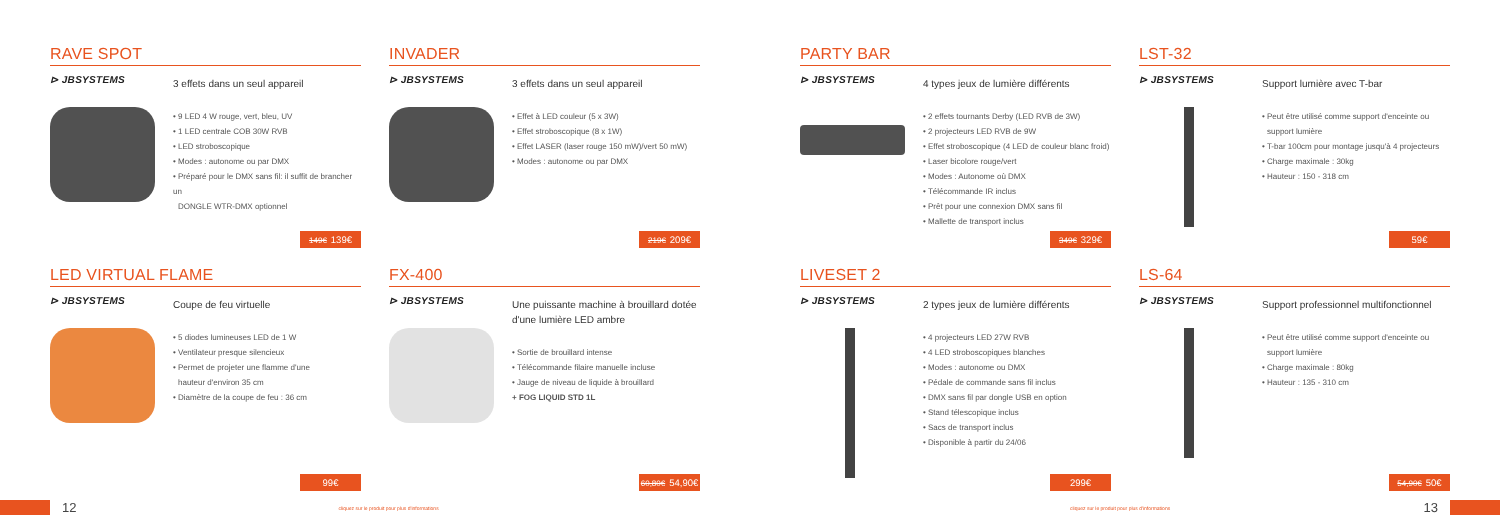RAVE SPOT
⊳ JBSYSTEMS
3 effets dans un seul appareil
• 9 LED 4 W rouge, vert, bleu, UV
• 1 LED centrale COB 30W RVB
• LED stroboscopique
• Modes : autonome ou par DMX
• Préparé pour le DMX sans fil: il suffit de brancher un
DONGLE WTR-DMX optionnel
149€ 139€
INVADER
⊳ JBSYSTEMS
3 effets dans un seul appareil
• Effet à LED couleur (5 x 3W)
• Effet stroboscopique (8 x 1W)
• Effet LASER (laser rouge 150 mW)/vert 50 mW)
• Modes : autonome ou par DMX
219€ 209€
LED VIRTUAL FLAME
⊳ JBSYSTEMS
Coupe de feu virtuelle
• 5 diodes lumineuses LED de 1 W
• Ventilateur presque silencieux
• Permet de projeter une flamme d'une
hauteur d'environ 35 cm
• Diamètre de la coupe de feu : 36 cm
99€
FX-400
⊳ JBSYSTEMS
Une puissante machine à brouillard dotée d'une lumière LED ambre
• Sortie de brouillard intense
• Télécommande filaire manuelle incluse
• Jauge de niveau de liquide à brouillard
+ FOG LIQUID STD 1L
60,80€ 54,90€
12 cliquez sur le produit pour plus d'informations
PARTY BAR
⊳ JBSYSTEMS
4 types jeux de lumière différents
• 2 effets tournants Derby (LED RVB de 3W)
• 2 projecteurs LED RVB de 9W
• Effet stroboscopique (4 LED de couleur blanc froid)
• Laser bicolore rouge/vert
• Modes : Autonome où DMX
• Télécommande IR inclus
• Prêt pour une connexion DMX sans fil
• Mallette de transport inclus
349€ 329€
LST-32
⊳ JBSYSTEMS
Support lumière avec T-bar
• Peut être utilisé comme support d'enceinte ou
support lumière
• T-bar 100cm pour montage jusqu'à 4 projecteurs
• Charge maximale : 30kg
• Hauteur : 150 - 318 cm
59€
LIVESET 2
⊳ JBSYSTEMS
2 types jeux de lumière différents
• 4 projecteurs LED 27W RVB
• 4 LED stroboscopiques blanches
• Modes : autonome ou DMX
• Pédale de commande sans fil inclus
• DMX sans fil par dongle USB en option
• Stand télescopique inclus
• Sacs de transport inclus
• Disponible à partir du 24/06
299€
LS-64
⊳ JBSYSTEMS
Support professionnel multifonctionnel
• Peut être utilisé comme support d'enceinte ou
support lumière
• Charge maximale : 80kg
• Hauteur : 135 - 310 cm
54,90€ 50€
cliquez sur le produit pour plus d'informations 13